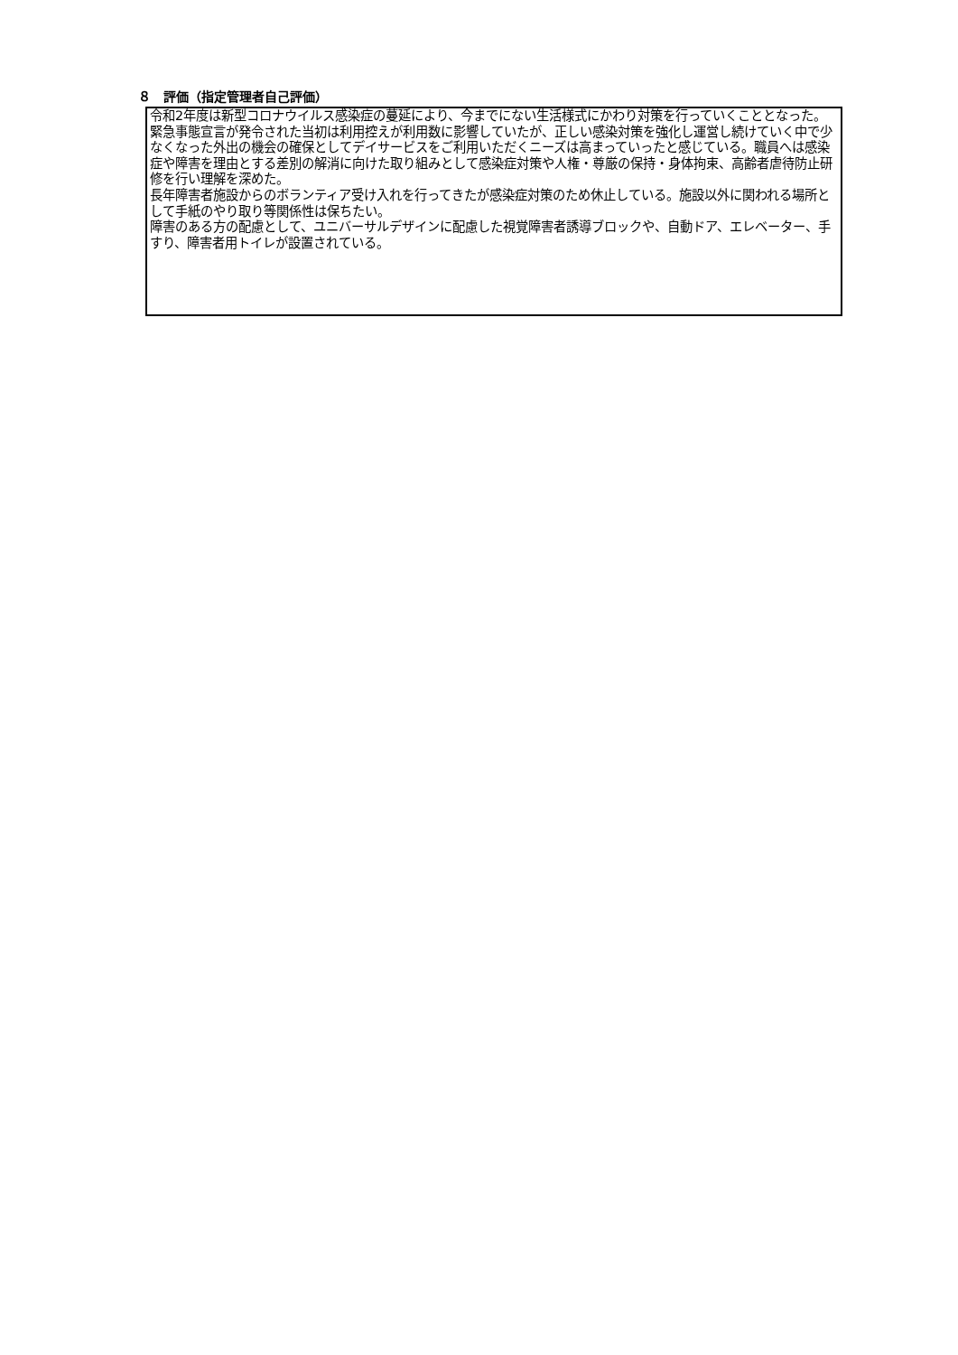８　評価（指定管理者自己評価）
令和2年度は新型コロナウイルス感染症の蔓延により、今までにない生活様式にかわり対策を行っていくこととなった。緊急事態宣言が発令された当初は利用控えが利用数に影響していたが、正しい感染対策を強化し運営し続けていく中で少なくなった外出の機会の確保としてデイサービスをご利用いただくニーズは高まっていったと感じている。職員へは感染症や障害を理由とする差別の解消に向けた取り組みとして感染症対策や人権・尊厳の保持・身体拘束、高齢者虐待防止研修を行い理解を深めた。
長年障害者施設からのボランティア受け入れを行ってきたが感染症対策のため休止している。施設以外に関われる場所として手紙のやり取り等関係性は保ちたい。
障害のある方の配慮として、ユニバーサルデザインに配慮した視覚障害者誘導ブロックや、自動ドア、エレベーター、手すり、障害者用トイレが設置されている。